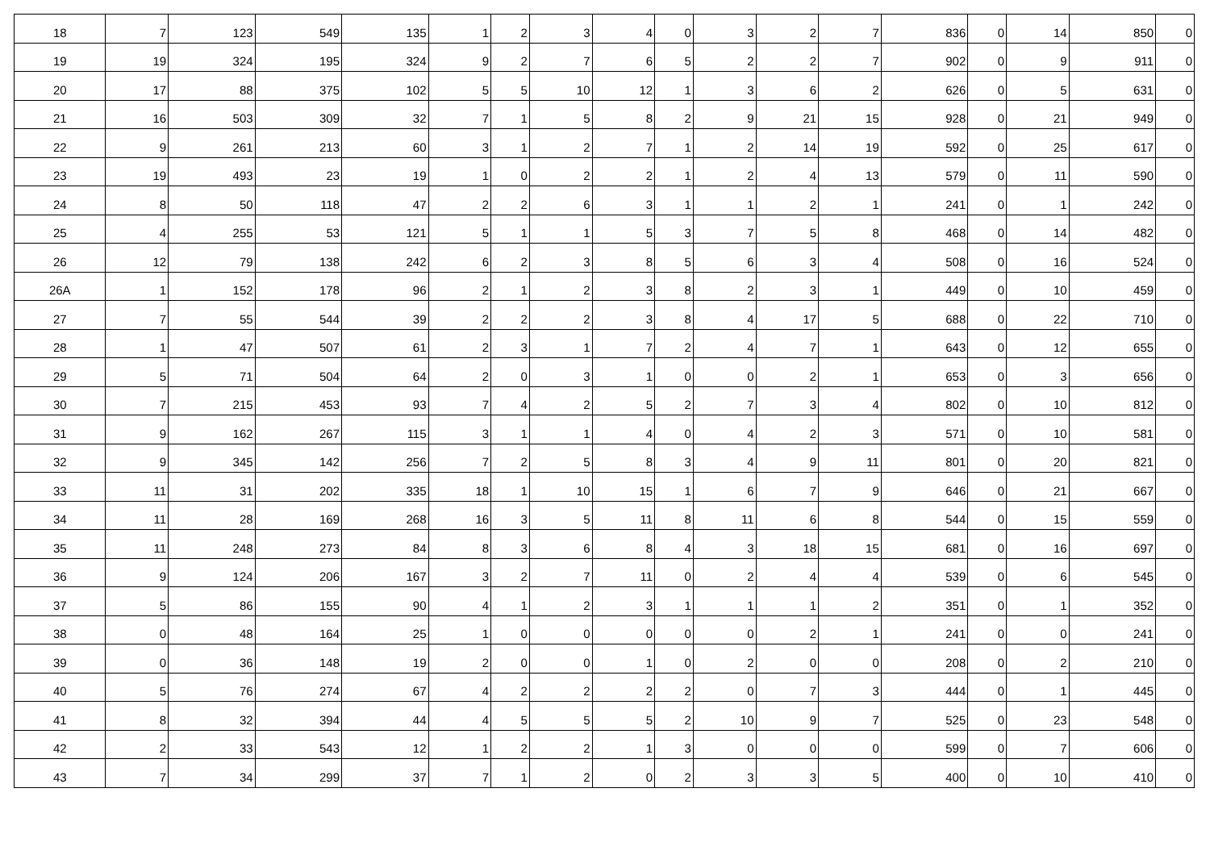| 18 | 7 | 123 | 549 | 135 | 1 | 2 | 3 | 4 | 0 | 3 | 2 | 7 | 836 | 0 | 14 | 850 | 0 |
| 19 | 19 | 324 | 195 | 324 | 9 | 2 | 7 | 6 | 5 | 2 | 2 | 7 | 902 | 0 | 9 | 911 | 0 |
| 20 | 17 | 88 | 375 | 102 | 5 | 5 | 10 | 12 | 1 | 3 | 6 | 2 | 626 | 0 | 5 | 631 | 0 |
| 21 | 16 | 503 | 309 | 32 | 7 | 1 | 5 | 8 | 2 | 9 | 21 | 15 | 928 | 0 | 21 | 949 | 0 |
| 22 | 9 | 261 | 213 | 60 | 3 | 1 | 2 | 7 | 1 | 2 | 14 | 19 | 592 | 0 | 25 | 617 | 0 |
| 23 | 19 | 493 | 23 | 19 | 1 | 0 | 2 | 2 | 1 | 2 | 4 | 13 | 579 | 0 | 11 | 590 | 0 |
| 24 | 8 | 50 | 118 | 47 | 2 | 2 | 6 | 3 | 1 | 1 | 2 | 1 | 241 | 0 | 1 | 242 | 0 |
| 25 | 4 | 255 | 53 | 121 | 5 | 1 | 1 | 5 | 3 | 7 | 5 | 8 | 468 | 0 | 14 | 482 | 0 |
| 26 | 12 | 79 | 138 | 242 | 6 | 2 | 3 | 8 | 5 | 6 | 3 | 4 | 508 | 0 | 16 | 524 | 0 |
| 26A | 1 | 152 | 178 | 96 | 2 | 1 | 2 | 3 | 8 | 2 | 3 | 1 | 449 | 0 | 10 | 459 | 0 |
| 27 | 7 | 55 | 544 | 39 | 2 | 2 | 2 | 3 | 8 | 4 | 17 | 5 | 688 | 0 | 22 | 710 | 0 |
| 28 | 1 | 47 | 507 | 61 | 2 | 3 | 1 | 7 | 2 | 4 | 7 | 1 | 643 | 0 | 12 | 655 | 0 |
| 29 | 5 | 71 | 504 | 64 | 2 | 0 | 3 | 1 | 0 | 0 | 2 | 1 | 653 | 0 | 3 | 656 | 0 |
| 30 | 7 | 215 | 453 | 93 | 7 | 4 | 2 | 5 | 2 | 7 | 3 | 4 | 802 | 0 | 10 | 812 | 0 |
| 31 | 9 | 162 | 267 | 115 | 3 | 1 | 1 | 4 | 0 | 4 | 2 | 3 | 571 | 0 | 10 | 581 | 0 |
| 32 | 9 | 345 | 142 | 256 | 7 | 2 | 5 | 8 | 3 | 4 | 9 | 11 | 801 | 0 | 20 | 821 | 0 |
| 33 | 11 | 31 | 202 | 335 | 18 | 1 | 10 | 15 | 1 | 6 | 7 | 9 | 646 | 0 | 21 | 667 | 0 |
| 34 | 11 | 28 | 169 | 268 | 16 | 3 | 5 | 11 | 8 | 11 | 6 | 8 | 544 | 0 | 15 | 559 | 0 |
| 35 | 11 | 248 | 273 | 84 | 8 | 3 | 6 | 8 | 4 | 3 | 18 | 15 | 681 | 0 | 16 | 697 | 0 |
| 36 | 9 | 124 | 206 | 167 | 3 | 2 | 7 | 11 | 0 | 2 | 4 | 4 | 539 | 0 | 6 | 545 | 0 |
| 37 | 5 | 86 | 155 | 90 | 4 | 1 | 2 | 3 | 1 | 1 | 1 | 2 | 351 | 0 | 1 | 352 | 0 |
| 38 | 0 | 48 | 164 | 25 | 1 | 0 | 0 | 0 | 0 | 0 | 2 | 1 | 241 | 0 | 0 | 241 | 0 |
| 39 | 0 | 36 | 148 | 19 | 2 | 0 | 0 | 1 | 0 | 2 | 0 | 0 | 208 | 0 | 2 | 210 | 0 |
| 40 | 5 | 76 | 274 | 67 | 4 | 2 | 2 | 2 | 2 | 0 | 7 | 3 | 444 | 0 | 1 | 445 | 0 |
| 41 | 8 | 32 | 394 | 44 | 4 | 5 | 5 | 5 | 2 | 10 | 9 | 7 | 525 | 0 | 23 | 548 | 0 |
| 42 | 2 | 33 | 543 | 12 | 1 | 2 | 2 | 1 | 3 | 0 | 0 | 0 | 599 | 0 | 7 | 606 | 0 |
| 43 | 7 | 34 | 299 | 37 | 7 | 1 | 2 | 0 | 2 | 3 | 3 | 5 | 400 | 0 | 10 | 410 | 0 |